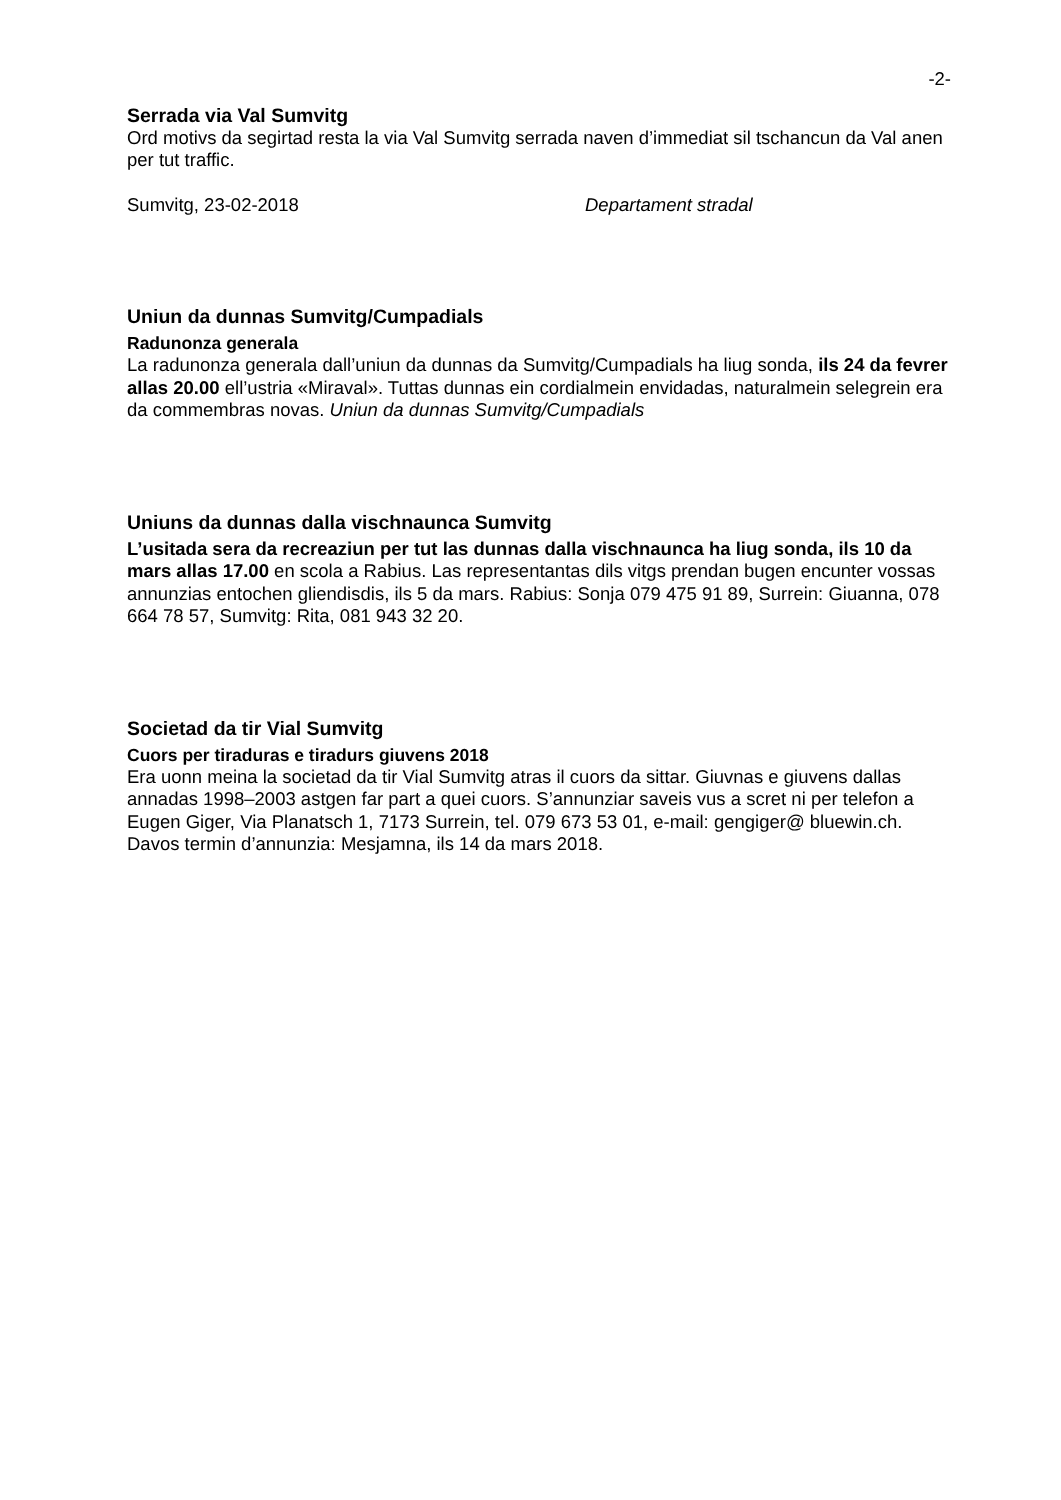-2-
Serrada via Val Sumvitg
Ord motivs da segirtad resta la via Val Sumvitg serrada naven d’immediat sil tschancun da Val anen per tut traffic.
Sumvitg, 23-02-2018 Departament stradal
Uniun da dunnas Sumvitg/Cumpadials
Radunonza generala
La radunonza generala dall’uniun da dunnas da Sumvitg/Cumpadials ha liug sonda, ils 24 da fevrer allas 20.00 ell’ustria «Miraval». Tuttas dunnas ein cordialmein envidadas, naturalmein selegrein era da commembras novas. Uniun da dunnas Sumvitg/Cumpadials
Uniuns da dunnas dalla vischnaunca Sumvitg
L’usitada sera da recreaziun per tut las dunnas dalla vischnaunca ha liug sonda, ils 10 da mars allas 17.00 en scola a Rabius. Las representantas dils vitgs prendan bugen encunter vossas annunzias entochen gliendisdis, ils 5 da mars. Rabius: Sonja 079 475 91 89, Surrein: Giuanna, 078 664 78 57, Sumvitg: Rita, 081 943 32 20.
Societad da tir Vial Sumvitg
Cuors per tiraduras e tiradurs giuvens 2018
Era uonn meina la societad da tir Vial Sumvitg atras il cuors da sittar. Giuvnas e giuvens dallas annadas 1998–2003 astgen far part a quei cuors. S’annunziar saveis vus a scret ni per telefon a Eugen Giger, Via Planatsch 1, 7173 Surrein, tel. 079 673 53 01, e-mail: gengiger@ bluewin.ch. Davos termin d’annunzia: Mesjamna, ils 14 da mars 2018.